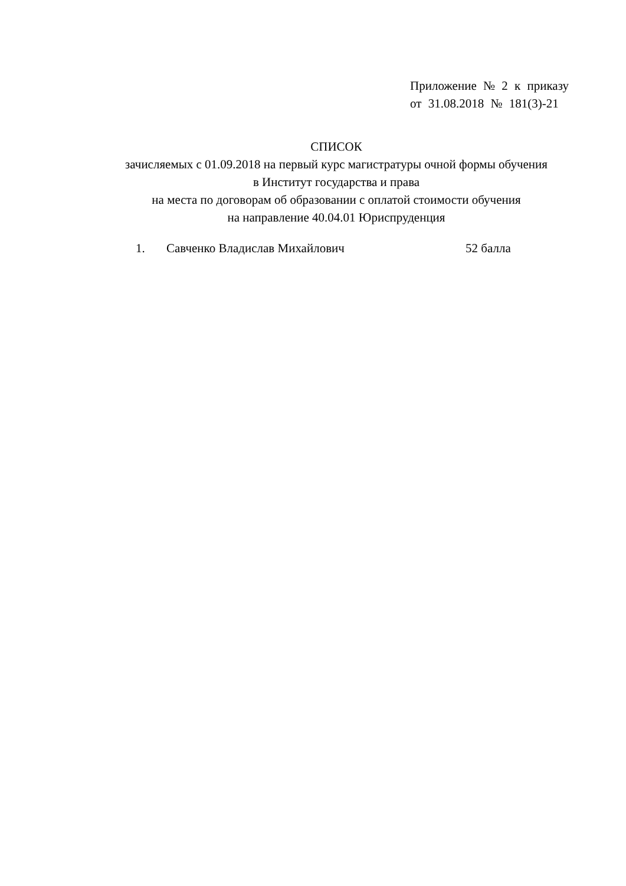Приложение № 2 к приказу
от 31.08.2018 № 181(3)-21
СПИСОК
зачисляемых с 01.09.2018 на первый курс магистратуры очной формы обучения
в Институт государства и права
на места по договорам об образовании с оплатой стоимости обучения
на направление 40.04.01 Юриспруденция
1. Савченко Владислав Михайлович 52 балла